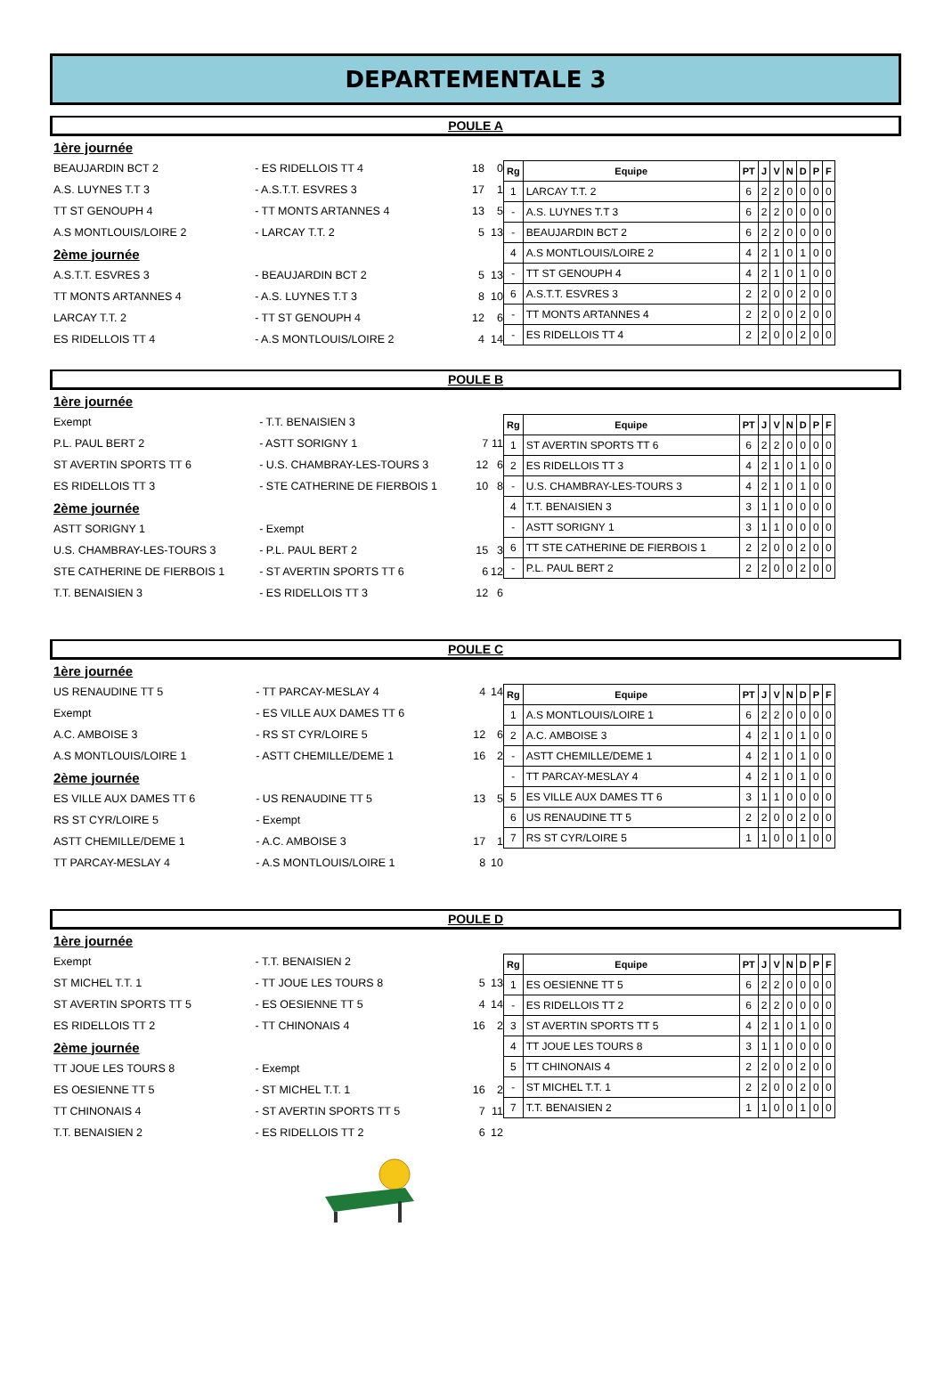DEPARTEMENTALE 3
POULE A
| 1ère journée | | | |
| BEAUJARDIN BCT 2 | - ES RIDELLOIS TT 4 | 18 | 0 |
| A.S. LUYNES T.T 3 | - A.S.T.T. ESVRES 3 | 17 | 1 |
| TT ST GENOUPH 4 | - TT MONTS ARTANNES 4 | 13 | 5 |
| A.S MONTLOUIS/LOIRE 2 | - LARCAY T.T. 2 | 5 | 13 |
| 2ème journée | | | |
| A.S.T.T. ESVRES 3 | - BEAUJARDIN BCT 2 | 5 | 13 |
| TT MONTS ARTANNES 4 | - A.S. LUYNES T.T 3 | 8 | 10 |
| LARCAY T.T. 2 | - TT ST GENOUPH 4 | 12 | 6 |
| ES RIDELLOIS TT 4 | - A.S MONTLOUIS/LOIRE 2 | 4 | 14 |
| Rg | Equipe | PT | J | V | N | D | P | F |
| --- | --- | --- | --- | --- | --- | --- | --- | --- |
| 1 | LARCAY T.T. 2 | 6 | 2 | 2 | 0 | 0 | 0 | 0 |
| - | A.S. LUYNES T.T 3 | 6 | 2 | 2 | 0 | 0 | 0 | 0 |
| - | BEAUJARDIN BCT 2 | 6 | 2 | 2 | 0 | 0 | 0 | 0 |
| 4 | A.S MONTLOUIS/LOIRE 2 | 4 | 2 | 1 | 0 | 1 | 0 | 0 |
| - | TT ST GENOUPH 4 | 4 | 2 | 1 | 0 | 1 | 0 | 0 |
| 6 | A.S.T.T. ESVRES 3 | 2 | 2 | 0 | 0 | 2 | 0 | 0 |
| - | TT MONTS ARTANNES 4 | 2 | 2 | 0 | 0 | 2 | 0 | 0 |
| - | ES RIDELLOIS TT 4 | 2 | 2 | 0 | 0 | 2 | 0 | 0 |
POULE B
| 1ère journée | | | |
| Exempt | - T.T. BENAISIEN 3 | | |
| P.L. PAUL BERT 2 | - ASTT SORIGNY 1 | 7 | 11 |
| ST AVERTIN SPORTS TT 6 | - U.S. CHAMBRAY-LES-TOURS 3 | 12 | 6 |
| ES RIDELLOIS TT 3 | - STE CATHERINE DE FIERBOIS 1 | 10 | 8 |
| 2ème journée | | | |
| ASTT SORIGNY 1 | - Exempt | | |
| U.S. CHAMBRAY-LES-TOURS 3 | - P.L. PAUL BERT 2 | 15 | 3 |
| STE CATHERINE DE FIERBOIS 1 | - ST AVERTIN SPORTS TT 6 | 6 | 12 |
| T.T. BENAISIEN 3 | - ES RIDELLOIS TT 3 | 12 | 6 |
| Rg | Equipe | PT | J | V | N | D | P | F |
| --- | --- | --- | --- | --- | --- | --- | --- | --- |
| 1 | ST AVERTIN SPORTS TT 6 | 6 | 2 | 2 | 0 | 0 | 0 | 0 |
| 2 | ES RIDELLOIS TT 3 | 4 | 2 | 1 | 0 | 1 | 0 | 0 |
| - | U.S. CHAMBRAY-LES-TOURS 3 | 4 | 2 | 1 | 0 | 1 | 0 | 0 |
| 4 | T.T. BENAISIEN 3 | 3 | 1 | 1 | 0 | 0 | 0 | 0 |
| - | ASTT SORIGNY 1 | 3 | 1 | 1 | 0 | 0 | 0 | 0 |
| 6 | TT STE CATHERINE DE FIERBOIS 1 | 2 | 2 | 0 | 0 | 2 | 0 | 0 |
| - | P.L. PAUL BERT 2 | 2 | 2 | 0 | 0 | 2 | 0 | 0 |
POULE C
| 1ère journée | | | |
| US RENAUDINE TT 5 | - TT PARCAY-MESLAY 4 | 4 | 14 |
| Exempt | - ES VILLE AUX DAMES TT 6 | | |
| A.C. AMBOISE 3 | - RS ST CYR/LOIRE 5 | 12 | 6 |
| A.S MONTLOUIS/LOIRE 1 | - ASTT CHEMILLE/DEME 1 | 16 | 2 |
| 2ème journée | | | |
| ES VILLE AUX DAMES TT 6 | - US RENAUDINE TT 5 | 13 | 5 |
| RS ST CYR/LOIRE 5 | - Exempt | | |
| ASTT CHEMILLE/DEME 1 | - A.C. AMBOISE 3 | 17 | 1 |
| TT PARCAY-MESLAY 4 | - A.S MONTLOUIS/LOIRE 1 | 8 | 10 |
| Rg | Equipe | PT | J | V | N | D | P | F |
| --- | --- | --- | --- | --- | --- | --- | --- | --- |
| 1 | A.S MONTLOUIS/LOIRE 1 | 6 | 2 | 2 | 0 | 0 | 0 | 0 |
| 2 | A.C. AMBOISE 3 | 4 | 2 | 1 | 0 | 1 | 0 | 0 |
| - | ASTT CHEMILLE/DEME 1 | 4 | 2 | 1 | 0 | 1 | 0 | 0 |
| - | TT PARCAY-MESLAY 4 | 4 | 2 | 1 | 0 | 1 | 0 | 0 |
| 5 | ES VILLE AUX DAMES TT 6 | 3 | 1 | 1 | 0 | 0 | 0 | 0 |
| 6 | US RENAUDINE TT 5 | 2 | 2 | 0 | 0 | 2 | 0 | 0 |
| 7 | RS ST CYR/LOIRE 5 | 1 | 1 | 0 | 0 | 1 | 0 | 0 |
POULE D
| 1ère journée | | | |
| Exempt | - T.T. BENAISIEN 2 | | |
| ST MICHEL T.T. 1 | - TT JOUE LES TOURS 8 | 5 | 13 |
| ST AVERTIN SPORTS TT 5 | - ES OESIENNE TT 5 | 4 | 14 |
| ES RIDELLOIS TT 2 | - TT CHINONAIS 4 | 16 | 2 |
| 2ème journée | | | |
| TT JOUE LES TOURS 8 | - Exempt | | |
| ES OESIENNE TT 5 | - ST MICHEL T.T. 1 | 16 | 2 |
| TT CHINONAIS 4 | - ST AVERTIN SPORTS TT 5 | 7 | 11 |
| T.T. BENAISIEN 2 | - ES RIDELLOIS TT 2 | 6 | 12 |
| Rg | Equipe | PT | J | V | N | D | P | F |
| --- | --- | --- | --- | --- | --- | --- | --- | --- |
| 1 | ES OESIENNE TT 5 | 6 | 2 | 2 | 0 | 0 | 0 | 0 |
| - | ES RIDELLOIS TT 2 | 6 | 2 | 2 | 0 | 0 | 0 | 0 |
| 3 | ST AVERTIN SPORTS TT 5 | 4 | 2 | 1 | 0 | 1 | 0 | 0 |
| 4 | TT JOUE LES TOURS 8 | 3 | 1 | 1 | 0 | 0 | 0 | 0 |
| 5 | TT CHINONAIS 4 | 2 | 2 | 0 | 0 | 2 | 0 | 0 |
| - | ST MICHEL T.T. 1 | 2 | 2 | 0 | 0 | 2 | 0 | 0 |
| 7 | T.T. BENAISIEN 2 | 1 | 1 | 0 | 0 | 1 | 0 | 0 |